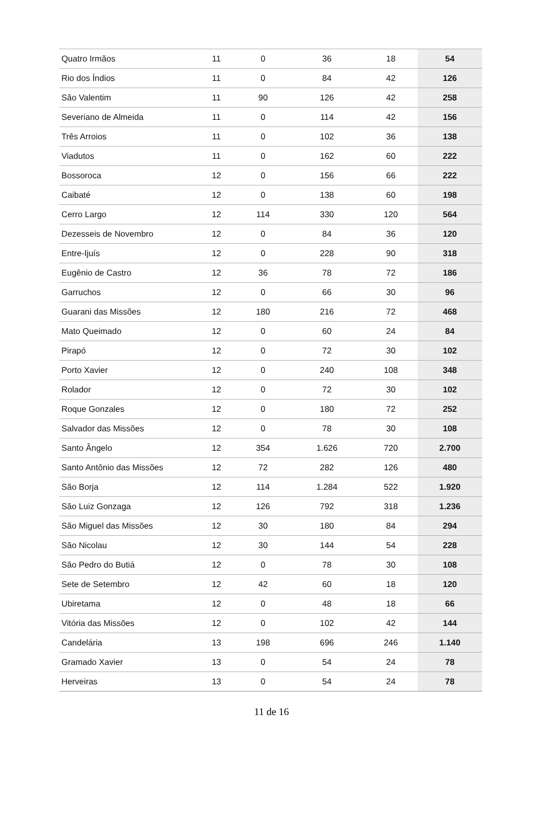| Quatro Irmãos | 11 | 0 | 36 | 18 | 54 |
| Rio dos Índios | 11 | 0 | 84 | 42 | 126 |
| São Valentim | 11 | 90 | 126 | 42 | 258 |
| Severiano de Almeida | 11 | 0 | 114 | 42 | 156 |
| Três Arroios | 11 | 0 | 102 | 36 | 138 |
| Viadutos | 11 | 0 | 162 | 60 | 222 |
| Bossoroca | 12 | 0 | 156 | 66 | 222 |
| Caibaté | 12 | 0 | 138 | 60 | 198 |
| Cerro Largo | 12 | 114 | 330 | 120 | 564 |
| Dezesseis de Novembro | 12 | 0 | 84 | 36 | 120 |
| Entre-Ijuís | 12 | 0 | 228 | 90 | 318 |
| Eugênio de Castro | 12 | 36 | 78 | 72 | 186 |
| Garruchos | 12 | 0 | 66 | 30 | 96 |
| Guarani das Missões | 12 | 180 | 216 | 72 | 468 |
| Mato Queimado | 12 | 0 | 60 | 24 | 84 |
| Pirapó | 12 | 0 | 72 | 30 | 102 |
| Porto Xavier | 12 | 0 | 240 | 108 | 348 |
| Rolador | 12 | 0 | 72 | 30 | 102 |
| Roque Gonzales | 12 | 0 | 180 | 72 | 252 |
| Salvador das Missões | 12 | 0 | 78 | 30 | 108 |
| Santo Ângelo | 12 | 354 | 1.626 | 720 | 2.700 |
| Santo Antônio das Missões | 12 | 72 | 282 | 126 | 480 |
| São Borja | 12 | 114 | 1.284 | 522 | 1.920 |
| São Luiz Gonzaga | 12 | 126 | 792 | 318 | 1.236 |
| São Miguel das Missões | 12 | 30 | 180 | 84 | 294 |
| São Nicolau | 12 | 30 | 144 | 54 | 228 |
| São Pedro do Butiá | 12 | 0 | 78 | 30 | 108 |
| Sete de Setembro | 12 | 42 | 60 | 18 | 120 |
| Ubiretama | 12 | 0 | 48 | 18 | 66 |
| Vitória das Missões | 12 | 0 | 102 | 42 | 144 |
| Candelária | 13 | 198 | 696 | 246 | 1.140 |
| Gramado Xavier | 13 | 0 | 54 | 24 | 78 |
| Herveiras | 13 | 0 | 54 | 24 | 78 |
11 de 16